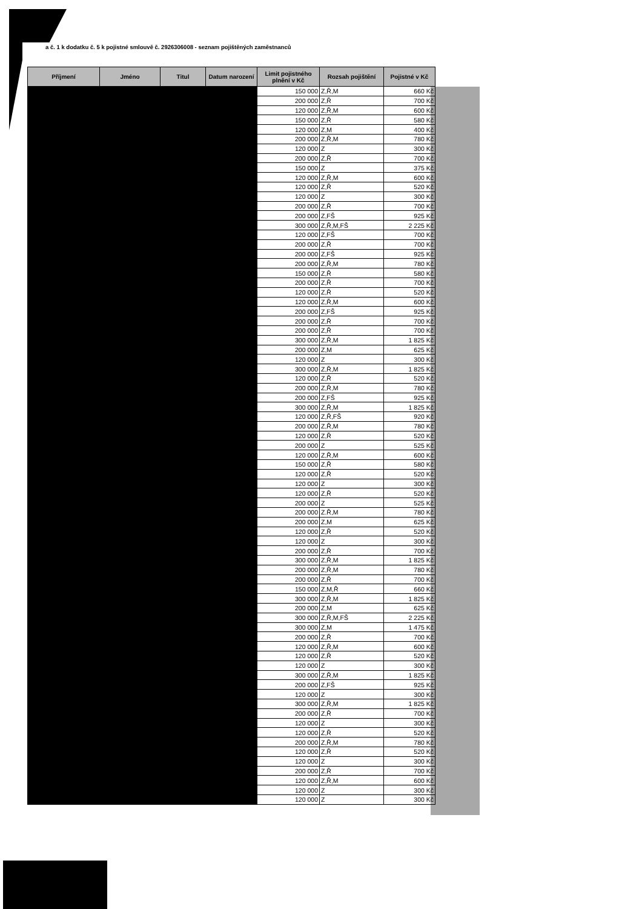a č. 1 k dodatku č. 5 k pojistné smlouvě č. 2926306008 - seznam pojištěných zaměstnanců
| Příjmení | Jméno | Titul | Datum narození | Limit pojistného plnění v Kč | Rozsah pojištění | Pojistné v Kč |
| --- | --- | --- | --- | --- | --- | --- |
| | | | | 150 000 | Z,Ř,M | 660 Kč |
| | | | | 200 000 | Z,Ř | 700 Kč |
| | | | | 120 000 | Z,Ř,M | 600 Kč |
| | | | | 150 000 | Z,Ř | 580 Kč |
| | | | | 120 000 | Z,M | 400 Kč |
| | | | | 200 000 | Z,Ř,M | 780 Kč |
| | | | | 120 000 | Z | 300 Kč |
| | | | | 200 000 | Z,Ř | 700 Kč |
| | | | | 150 000 | Z | 375 Kč |
| | | | | 120 000 | Z,Ř,M | 600 Kč |
| | | | | 120 000 | Z,Ř | 520 Kč |
| | | | | 120 000 | Z | 300 Kč |
| | | | | 200 000 | Z,Ř | 700 Kč |
| | | | | 200 000 | Z,FŠ | 925 Kč |
| | | | | 300 000 | Z,Ř,M,FŠ | 2 225 Kč |
| | | | | 120 000 | Z,FŠ | 700 Kč |
| | | | | 200 000 | Z,Ř | 700 Kč |
| | | | | 200 000 | Z,FŠ | 925 Kč |
| | | | | 200 000 | Z,Ř,M | 780 Kč |
| | | | | 150 000 | Z,Ř | 580 Kč |
| | | | | 200 000 | Z,Ř | 700 Kč |
| | | | | 120 000 | Z,Ř | 520 Kč |
| | | | | 120 000 | Z,Ř,M | 600 Kč |
| | | | | 200 000 | Z,FŠ | 925 Kč |
| | | | | 200 000 | Z,Ř | 700 Kč |
| | | | | 200 000 | Z,Ř | 700 Kč |
| | | | | 300 000 | Z,Ř,M | 1 825 Kč |
| | | | | 200 000 | Z,M | 625 Kč |
| | | | | 120 000 | Z | 300 Kč |
| | | | | 300 000 | Z,Ř,M | 1 825 Kč |
| | | | | 120 000 | Z,Ř | 520 Kč |
| | | | | 200 000 | Z,Ř,M | 780 Kč |
| | | | | 200 000 | Z,FŠ | 925 Kč |
| | | | | 300 000 | Z,Ř,M | 1 825 Kč |
| | | | | 120 000 | Z,Ř,FŠ | 920 Kč |
| | | | | 200 000 | Z,Ř,M | 780 Kč |
| | | | | 120 000 | Z,Ř | 520 Kč |
| | | | | 200 000 | Z | 525 Kč |
| | | | | 120 000 | Z,Ř,M | 600 Kč |
| | | | | 150 000 | Z,Ř | 580 Kč |
| | | | | 120 000 | Z,Ř | 520 Kč |
| | | | | 120 000 | Z | 300 Kč |
| | | | | 120 000 | Z,Ř | 520 Kč |
| | | | | 200 000 | Z | 525 Kč |
| | | | | 200 000 | Z.Ř,M | 780 Kč |
| | | | | 200 000 | Z,M | 625 Kč |
| | | | | 120 000 | Z,Ř | 520 Kč |
| | | | | 120 000 | Z | 300 Kč |
| | | | | 200 000 | Z,Ř | 700 Kč |
| | | | | 300 000 | Z,Ř,M | 1 825 Kč |
| | | | | 200 000 | Z,Ř,M | 780 Kč |
| | | | | 200 000 | Z,Ř | 700 Kč |
| | | | | 150 000 | Z,M,Ř | 660 Kč |
| | | | | 300 000 | Z,Ř,M | 1 825 Kč |
| | | | | 200 000 | Z,M | 625 Kč |
| | | | | 300 000 | Z,Ř,M,FŠ | 2 225 Kč |
| | | | | 300 000 | Z,M | 1 475 Kč |
| | | | | 200 000 | Z,Ř | 700 Kč |
| | | | | 120 000 | Z,Ř,M | 600 Kč |
| | | | | 120 000 | Z,Ř | 520 Kč |
| | | | | 120 000 | Z | 300 Kč |
| | | | | 300 000 | Z,Ř,M | 1 825 Kč |
| | | | | 200 000 | Z,FŠ | 925 Kč |
| | | | | 120 000 | Z | 300 Kč |
| | | | | 300 000 | Z,Ř,M | 1 825 Kč |
| | | | | 200 000 | Z,Ř | 700 Kč |
| | | | | 120 000 | Z | 300 Kč |
| | | | | 120 000 | Z,Ř | 520 Kč |
| | | | | 200 000 | Z,Ř,M | 780 Kč |
| | | | | 120 000 | Z,Ř | 520 Kč |
| | | | | 120 000 | Z | 300 Kč |
| | | | | 200 000 | Z,Ř | 700 Kč |
| | | | | 120 000 | Z,Ř,M | 600 Kč |
| | | | | 120 000 | Z | 300 Kč |
| | | | | 120 000 | Z | 300 Kč |